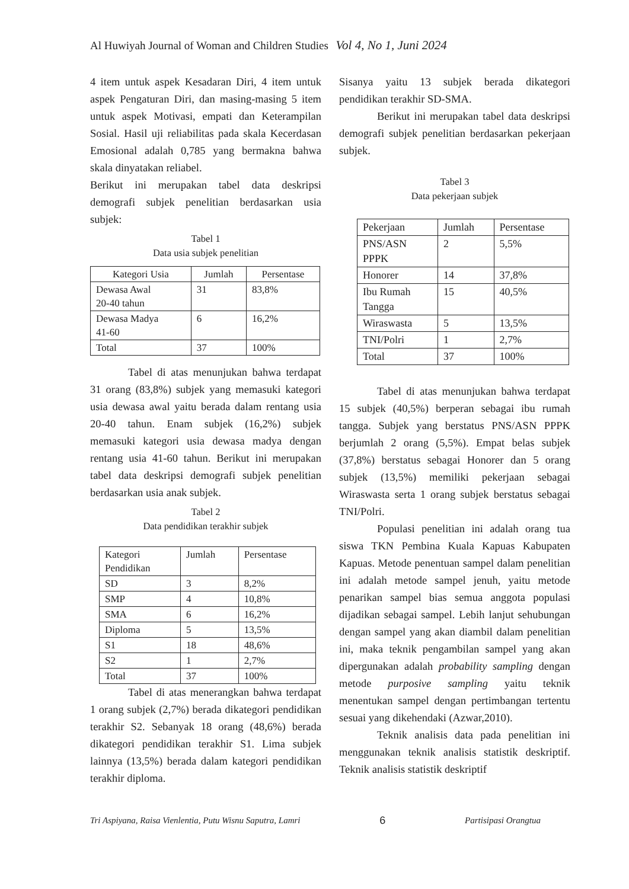Al Huwiyah Journal of Woman and Children Studies Vol 4, No 1, Juni 2024
4 item untuk aspek Kesadaran Diri, 4 item untuk aspek Pengaturan Diri, dan masing-masing 5 item untuk aspek Motivasi, empati dan Keterampilan Sosial. Hasil uji reliabilitas pada skala Kecerdasan Emosional adalah 0,785 yang bermakna bahwa skala dinyatakan reliabel.
Berikut ini merupakan tabel data deskripsi demografi subjek penelitian berdasarkan usia subjek:
Tabel 1
Data usia subjek penelitian
| Kategori Usia | Jumlah | Persentase |
| --- | --- | --- |
| Dewasa Awal 20-40 tahun | 31 | 83,8% |
| Dewasa Madya 41-60 | 6 | 16,2% |
| Total | 37 | 100% |
Tabel di atas menunjukan bahwa terdapat 31 orang (83,8%) subjek yang memasuki kategori usia dewasa awal yaitu berada dalam rentang usia 20-40 tahun. Enam subjek (16,2%) subjek memasuki kategori usia dewasa madya dengan rentang usia 41-60 tahun. Berikut ini merupakan tabel data deskripsi demografi subjek penelitian berdasarkan usia anak subjek.
Tabel 2
Data pendidikan terakhir subjek
| Kategori Pendidikan | Jumlah | Persentase |
| --- | --- | --- |
| SD | 3 | 8,2% |
| SMP | 4 | 10,8% |
| SMA | 6 | 16,2% |
| Diploma | 5 | 13,5% |
| S1 | 18 | 48,6% |
| S2 | 1 | 2,7% |
| Total | 37 | 100% |
Tabel di atas menerangkan bahwa terdapat 1 orang subjek (2,7%) berada dikategori pendidikan terakhir S2. Sebanyak 18 orang (48,6%) berada dikategori pendidikan terakhir S1. Lima subjek lainnya (13,5%) berada dalam kategori pendidikan terakhir diploma.
Sisanya yaitu 13 subjek berada dikategori pendidikan terakhir SD-SMA.
Berikut ini merupakan tabel data deskripsi demografi subjek penelitian berdasarkan pekerjaan subjek.
Tabel 3
Data pekerjaan subjek
| Pekerjaan | Jumlah | Persentase |
| --- | --- | --- |
| PNS/ASN PPPK | 2 | 5,5% |
| Honorer | 14 | 37,8% |
| Ibu Rumah Tangga | 15 | 40,5% |
| Wiraswasta | 5 | 13,5% |
| TNI/Polri | 1 | 2,7% |
| Total | 37 | 100% |
Tabel di atas menunjukan bahwa terdapat 15 subjek (40,5%) berperan sebagai ibu rumah tangga. Subjek yang berstatus PNS/ASN PPPK berjumlah 2 orang (5,5%). Empat belas subjek (37,8%) berstatus sebagai Honorer dan 5 orang subjek (13,5%) memiliki pekerjaan sebagai Wiraswasta serta 1 orang subjek berstatus sebagai TNI/Polri.
Populasi penelitian ini adalah orang tua siswa TKN Pembina Kuala Kapuas Kabupaten Kapuas. Metode penentuan sampel dalam penelitian ini adalah metode sampel jenuh, yaitu metode penarikan sampel bias semua anggota populasi dijadikan sebagai sampel. Lebih lanjut sehubungan dengan sampel yang akan diambil dalam penelitian ini, maka teknik pengambilan sampel yang akan dipergunakan adalah probability sampling dengan metode purposive sampling yaitu teknik menentukan sampel dengan pertimbangan tertentu sesuai yang dikehendaki (Azwar,2010).
Teknik analisis data pada penelitian ini menggunakan teknik analisis statistik deskriptif. Teknik analisis statistik deskriptif
Tri Aspiyana, Raisa Vienlentia, Putu Wisnu Saputra, Lamri 6 Partisipasi Orangtua